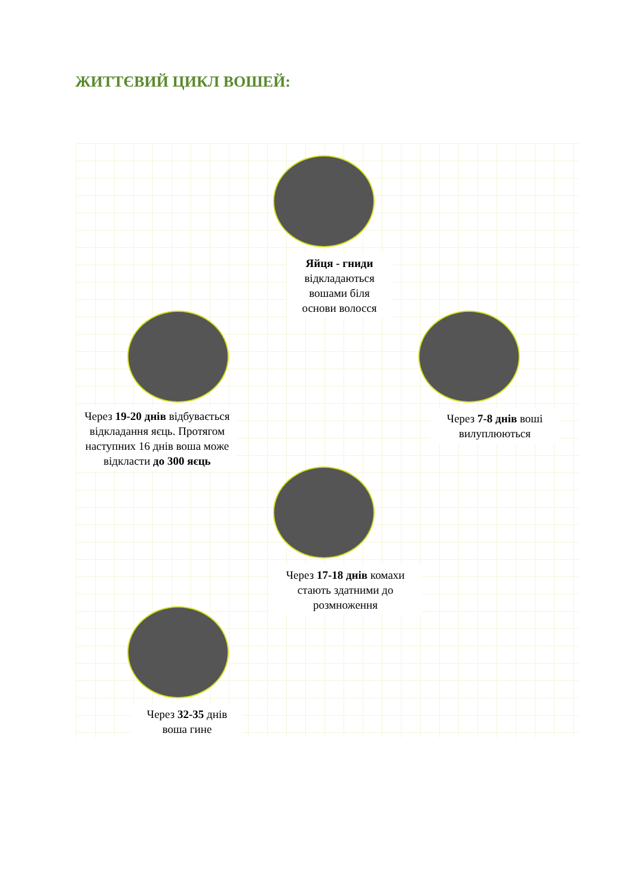ЖИТТЄВИЙ ЦИКЛ ВОШЕЙ:
Яйця - гниди відкладаються вошами біля основи волосся
Через 7-8 днів воші вилуплюються
Через 19-20 днів відбувається відкладання яєць. Протягом наступних 16 днів воша може відкласти до 300 яєць
Через 17-18 днів комахи стають здатними до розмноження
Через 32-35 днів воша гине